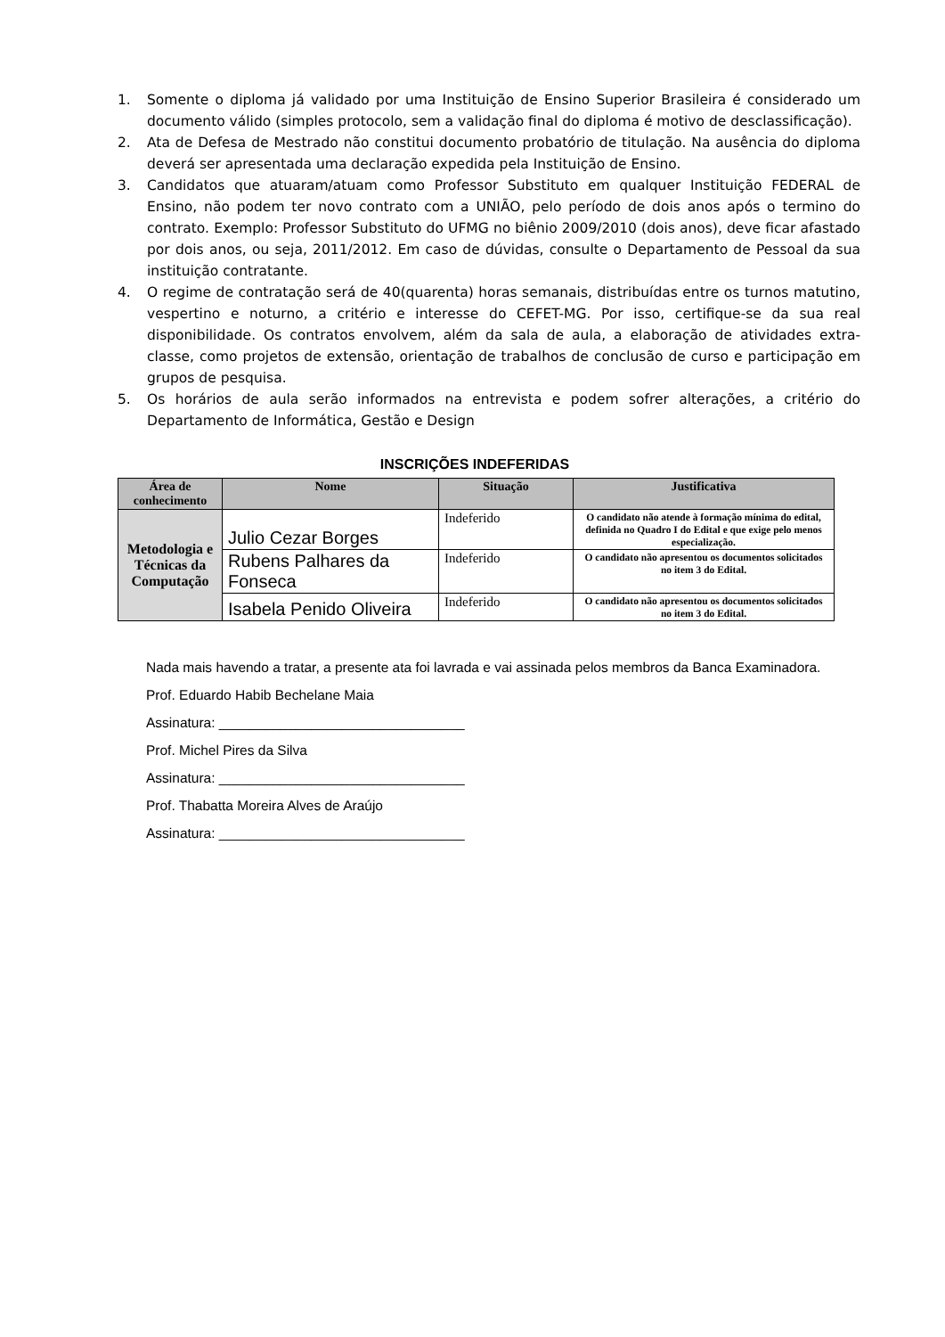1. Somente o diploma já validado por uma Instituição de Ensino Superior Brasileira é considerado um documento válido (simples protocolo, sem a validação final do diploma é motivo de desclassificação).
2. Ata de Defesa de Mestrado não constitui documento probatório de titulação. Na ausência do diploma deverá ser apresentada uma declaração expedida pela Instituição de Ensino.
3. Candidatos que atuaram/atuam como Professor Substituto em qualquer Instituição FEDERAL de Ensino, não podem ter novo contrato com a UNIÃO, pelo período de dois anos após o termino do contrato. Exemplo: Professor Substituto do UFMG no biênio 2009/2010 (dois anos), deve ficar afastado por dois anos, ou seja, 2011/2012. Em caso de dúvidas, consulte o Departamento de Pessoal da sua instituição contratante.
4. O regime de contratação será de 40(quarenta) horas semanais, distribuídas entre os turnos matutino, vespertino e noturno, a critério e interesse do CEFET-MG. Por isso, certifique-se da sua real disponibilidade. Os contratos envolvem, além da sala de aula, a elaboração de atividades extra-classe, como projetos de extensão, orientação de trabalhos de conclusão de curso e participação em grupos de pesquisa.
5. Os horários de aula serão informados na entrevista e podem sofrer alterações, a critério do Departamento de Informática, Gestão e Design
INSCRIÇÕES INDEFERIDAS
| Área de conhecimento | Nome | Situação | Justificativa |
| --- | --- | --- | --- |
| Metodologia e Técnicas da Computação | Julio Cezar Borges | Indeferido | O candidato não atende à formação mínima do edital, definida no Quadro I do Edital e que exige pelo menos especialização. |
| | Rubens Palhares da Fonseca | Indeferido | O candidato não apresentou os documentos solicitados no item 3 do Edital. |
| | Isabela Penido Oliveira | Indeferido | O candidato não apresentou os documentos solicitados no item 3 do Edital. |
Nada mais havendo a tratar, a presente ata foi lavrada e vai assinada pelos membros da Banca Examinadora.
Prof. Eduardo Habib Bechelane Maia
Assinatura: ________________________________
Prof. Michel Pires da Silva
Assinatura: ________________________________
Prof. Thabatta Moreira Alves de Araújo
Assinatura: ________________________________